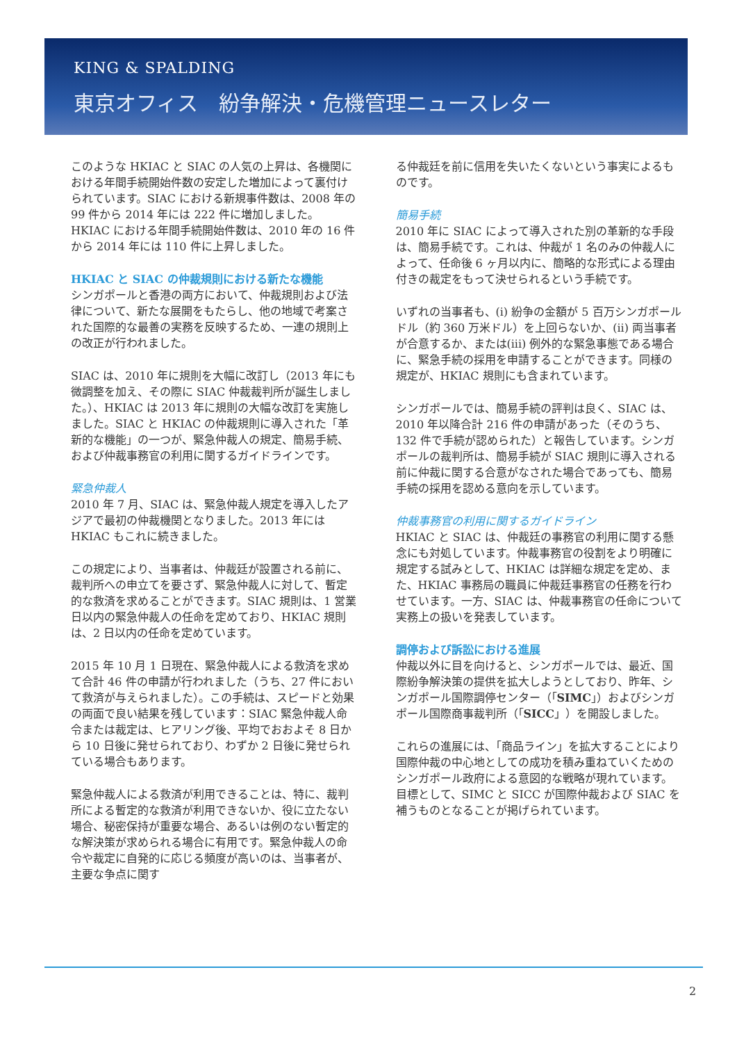KING & SPALDING
東京オフィス　紛争解決・危機管理ニュースレター
このような HKIAC と SIAC の人気の上昇は、各機関における年間手続開始件数の安定した増加によって裏付けられています。SIAC における新規事件数は、2008 年の 99 件から 2014 年には 222 件に増加しました。HKIAC における年間手続開始件数は、2010 年の 16 件から 2014 年には 110 件に上昇しました。
HKIAC と SIAC の仲裁規則における新たな機能
シンガポールと香港の両方において、仲裁規則および法律について、新たな展開をもたらし、他の地域で考案された国際的な最善の実務を反映するため、一連の規則上の改正が行われました。
SIAC は、2010 年に規則を大幅に改訂し（2013 年にも微調整を加え、その際に SIAC 仲裁裁判所が誕生しました。）、HKIAC は 2013 年に規則の大幅な改訂を実施しました。SIAC と HKIAC の仲裁規則に導入された「革新的な機能」の一つが、緊急仲裁人の規定、簡易手続、および仲裁事務官の利用に関するガイドラインです。
緊急仲裁人
2010 年 7 月、SIAC は、緊急仲裁人規定を導入したアジアで最初の仲裁機関となりました。2013 年には HKIAC もこれに続きました。
この規定により、当事者は、仲裁廷が設置される前に、裁判所への申立てを要さず、緊急仲裁人に対して、暫定的な救済を求めることができます。SIAC 規則は、1 営業日以内の緊急仲裁人の任命を定めており、HKIAC 規則は、2 日以内の任命を定めています。
2015 年 10 月 1 日現在、緊急仲裁人による救済を求めて合計 46 件の申請が行われました（うち、27 件において救済が与えられました）。この手続は、スピードと効果の両面で良い結果を残しています：SIAC 緊急仲裁人命令または裁定は、ヒアリング後、平均でおおよそ 8 日から 10 日後に発せられており、わずか 2 日後に発せられている場合もあります。
緊急仲裁人による救済が利用できることは、特に、裁判所による暫定的な救済が利用できないか、役に立たない場合、秘密保持が重要な場合、あるいは例のない暫定的な解決策が求められる場合に有用です。緊急仲裁人の命令や裁定に自発的に応じる頻度が高いのは、当事者が、主要な争点に関す
る仲裁廷を前に信用を失いたくないという事実によるものです。
簡易手続
2010 年に SIAC によって導入された別の革新的な手段は、簡易手続です。これは、仲裁が 1 名のみの仲裁人によって、任命後 6 ヶ月以内に、簡略的な形式による理由付きの裁定をもって決せられるという手続です。
いずれの当事者も、(i) 紛争の金額が 5 百万シンガポールドル（約 360 万米ドル）を上回らないか、(ii) 両当事者が合意するか、または(iii) 例外的な緊急事態である場合に、緊急手続の採用を申請することができます。同様の規定が、HKIAC 規則にも含まれています。
シンガポールでは、簡易手続の評判は良く、SIAC は、2010 年以降合計 216 件の申請があった（そのうち、132 件で手続が認められた）と報告しています。シンガポールの裁判所は、簡易手続が SIAC 規則に導入される前に仲裁に関する合意がなされた場合であっても、簡易手続の採用を認める意向を示しています。
仲裁事務官の利用に関するガイドライン
HKIAC と SIAC は、仲裁廷の事務官の利用に関する懸念にも対処しています。仲裁事務官の役割をより明確に規定する試みとして、HKIAC は詳細な規定を定め、また、HKIAC 事務局の職員に仲裁廷事務官の任務を行わせています。一方、SIAC は、仲裁事務官の任命について実務上の扱いを発表しています。
調停および訴訟における進展
仲裁以外に目を向けると、シンガポールでは、最近、国際紛争解決策の提供を拡大しようとしており、昨年、シンガポール国際調停センター（「SIMC」）およびシンガポール国際商事裁判所（「SICC」）を開設しました。
これらの進展には、「商品ライン」を拡大することにより国際仲裁の中心地としての成功を積み重ねていくためのシンガポール政府による意図的な戦略が現れています。目標として、SIMC と SICC が国際仲裁および SIAC を補うものとなることが掲げられています。
2